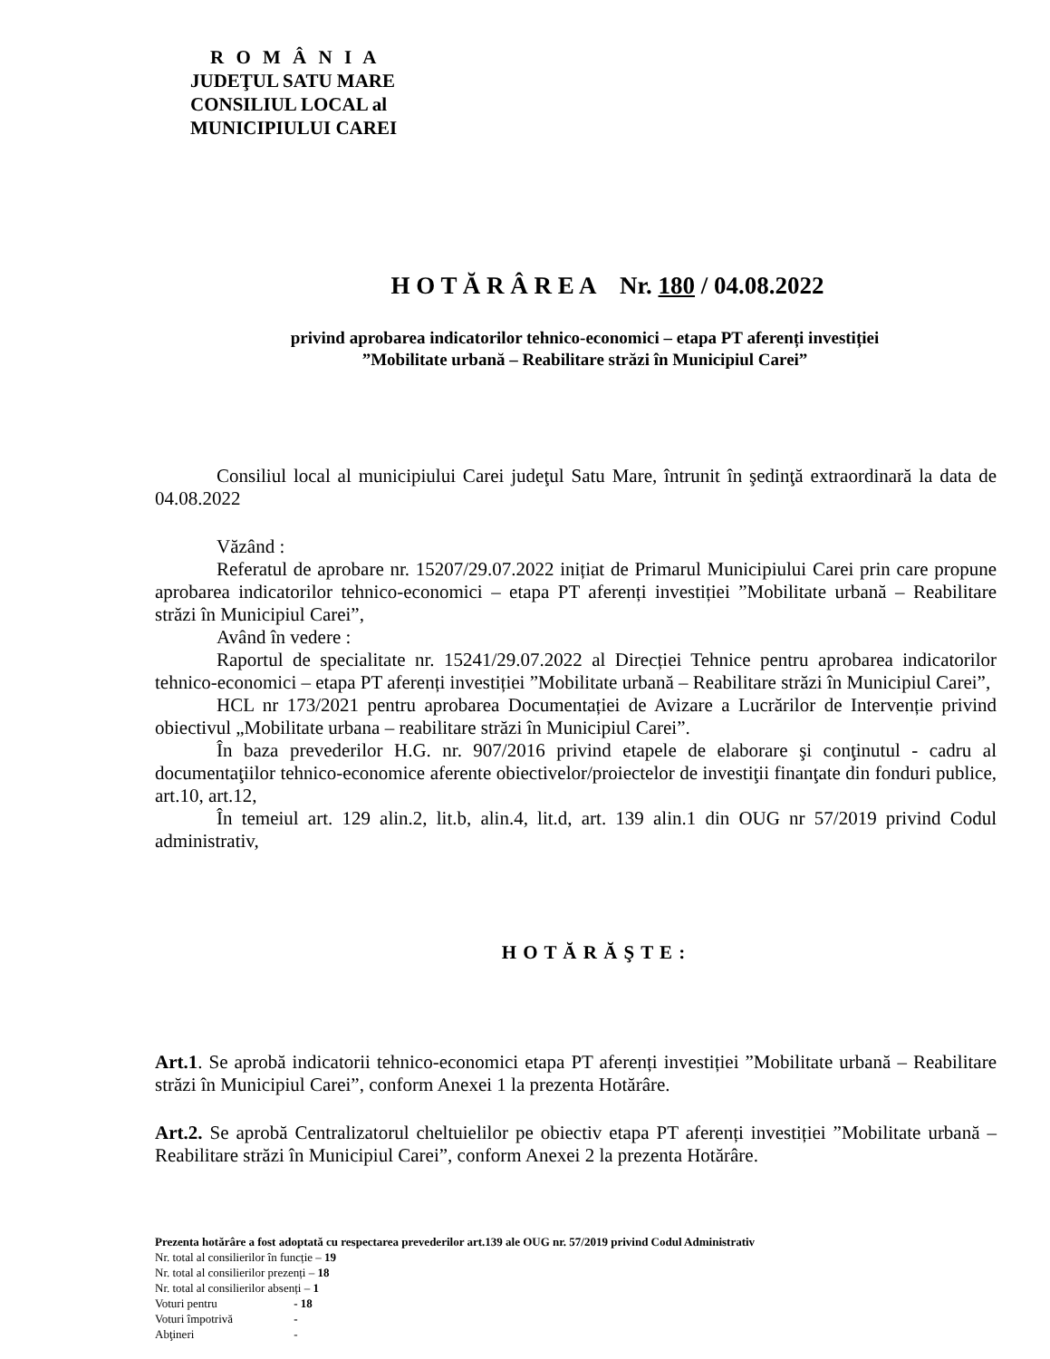R O M Â N I A
JUDEŢUL SATU MARE
CONSILIUL LOCAL al
MUNICIPIULUI CAREI
H O T Ă R Â R E A Nr. 180 / 04.08.2022
privind aprobarea indicatorilor tehnico-economici – etapa PT aferenți investiției
”Mobilitate urbană – Reabilitare străzi în Municipiul Carei”
Consiliul local al municipiului Carei judeţul Satu Mare, întrunit în şedinţă extraordinară la data de 04.08.2022
Văzând :
Referatul de aprobare nr. 15207/29.07.2022 inițiat de Primarul Municipiului Carei prin care propune aprobarea indicatorilor tehnico-economici – etapa PT aferenți investiției ”Mobilitate urbană – Reabilitare străzi în Municipiul Carei”,
Având în vedere :
Raportul de specialitate nr. 15241/29.07.2022 al Direcției Tehnice pentru aprobarea indicatorilor tehnico-economici – etapa PT aferenți investiției ”Mobilitate urbană – Reabilitare străzi în Municipiul Carei”,
HCL nr 173/2021 pentru aprobarea Documentației de Avizare a Lucrărilor de Intervenție privind obiectivul „Mobilitate urbana – reabilitare străzi în Municipiul Carei”.
În baza prevederilor H.G. nr. 907/2016 privind etapele de elaborare şi conţinutul - cadru al documentaţiilor tehnico-economice aferente obiectivelor/proiectelor de investiţii finanţate din fonduri publice, art.10, art.12,
În temeiul art. 129 alin.2, lit.b, alin.4, lit.d, art. 139 alin.1 din OUG nr 57/2019 privind Codul administrativ,
H O T Ă R Ă Ş T E :
Art.1. Se aprobă indicatorii tehnico-economici etapa PT aferenți investiției ”Mobilitate urbană – Reabilitare străzi în Municipiul Carei”, conform Anexei 1 la prezenta Hotărâre.
Art.2. Se aprobă Centralizatorul cheltuielilor pe obiectiv etapa PT aferenți investiției ”Mobilitate urbană – Reabilitare străzi în Municipiul Carei”, conform Anexei 2 la prezenta Hotărâre.
Prezenta hotărâre a fost adoptată cu respectarea prevederilor art.139 ale OUG nr. 57/2019 privind Codul Administrativ
Nr. total al consilierilor în funcție – 19
Nr. total al consilierilor prezenți – 18
Nr. total al consilierilor absenți – 1
Voturi pentru - 18
Voturi împotrivă -
Abţineri -